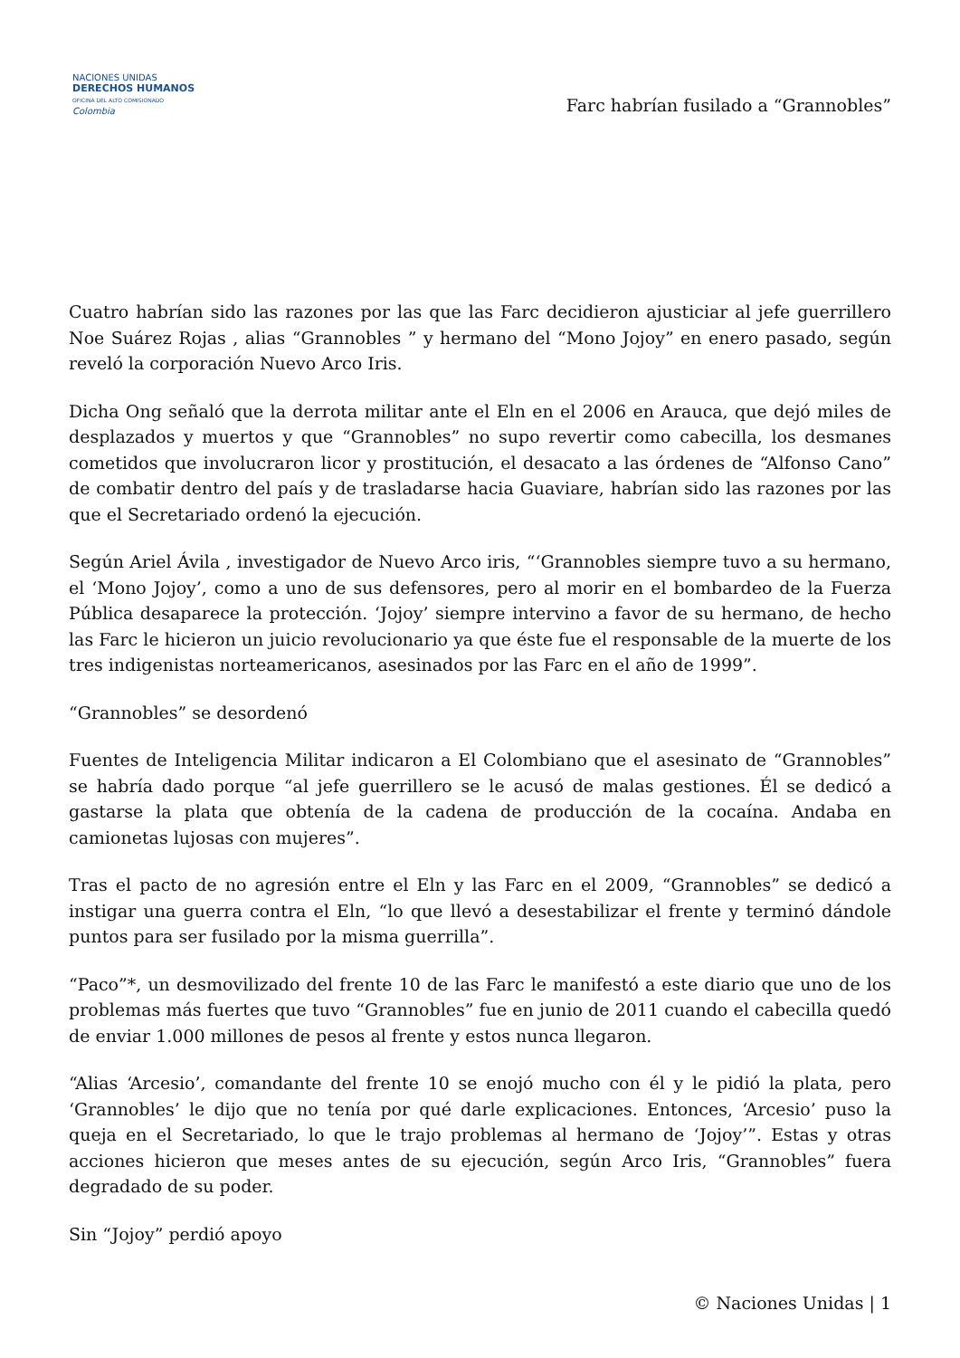NACIONES UNIDAS
DERECHOS HUMANOS
OFICINA DEL ALTO COMISIONADO
Colombia
Farc habrían fusilado a “Grannobles”
Cuatro habrían sido las razones por las que las Farc decidieron ajusticiar al jefe guerrillero Noe Suárez Rojas , alias “Grannobles ” y hermano del “Mono Jojoy” en enero pasado, según reveló la corporación Nuevo Arco Iris.
Dicha Ong señaló que la derrota militar ante el Eln en el 2006 en Arauca, que dejó miles de desplazados y muertos y que “Grannobles” no supo revertir como cabecilla, los desmanes cometidos que involucraron licor y prostitución, el desacato a las órdenes de “Alfonso Cano” de combatir dentro del país y de trasladarse hacia Guaviare, habrían sido las razones por las que el Secretariado ordenó la ejecución.
Según Ariel Ávila , investigador de Nuevo Arco iris, “‘Grannobles siempre tuvo a su hermano, el ‘Mono Jojoy’, como a uno de sus defensores, pero al morir en el bombardeo de la Fuerza Pública desaparece la protección. ‘Jojoy’ siempre intervino a favor de su hermano, de hecho las Farc le hicieron un juicio revolucionario ya que éste fue el responsable de la muerte de los tres indigenistas norteamericanos, asesinados por las Farc en el año de 1999”.
“Grannobles” se desordenó
Fuentes de Inteligencia Militar indicaron a El Colombiano que el asesinato de “Grannobles” se habría dado porque “al jefe guerrillero se le acusó de malas gestiones. Él se dedicó a gastarse la plata que obtenía de la cadena de producción de la cocaína. Andaba en camionetas lujosas con mujeres”.
Tras el pacto de no agresión entre el Eln y las Farc en el 2009, “Grannobles” se dedicó a instigar una guerra contra el Eln, “lo que llevó a desestabilizar el frente y terminó dándole puntos para ser fusilado por la misma guerrilla”.
“Paco”*, un desmovilizado del frente 10 de las Farc le manifestó a este diario que uno de los problemas más fuertes que tuvo “Grannobles” fue en junio de 2011 cuando el cabecilla quedó de enviar 1.000 millones de pesos al frente y estos nunca llegaron.
“Alias ‘Arcesio’, comandante del frente 10 se enojó mucho con él y le pidió la plata, pero ‘Grannobles’ le dijo que no tenía por qué darle explicaciones. Entonces, ‘Arcesio’ puso la queja en el Secretariado, lo que le trajo problemas al hermano de ‘Jojoy’”. Estas y otras acciones hicieron que meses antes de su ejecución, según Arco Iris, “Grannobles” fuera degradado de su poder.
Sin “Jojoy” perdió apoyo
© Naciones Unidas | 1